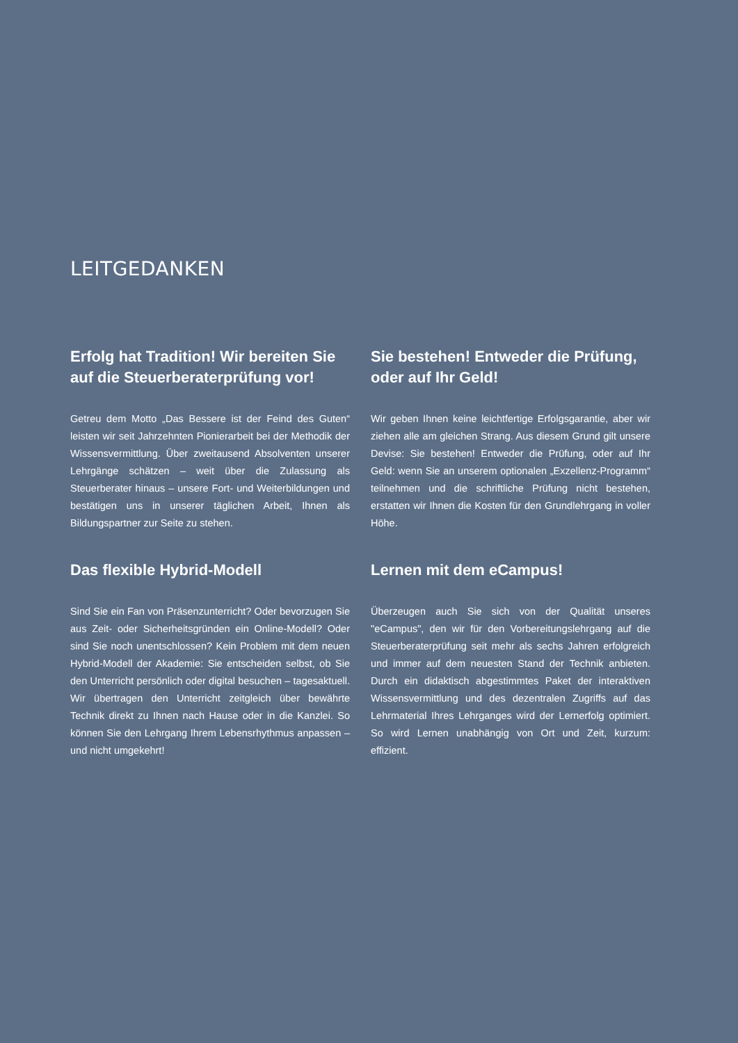LEITGEDANKEN
Erfolg hat Tradition! Wir bereiten Sie auf die Steuerberaterprüfung vor!
Getreu dem Motto „Das Bessere ist der Feind des Guten“ leisten wir seit Jahrzehnten Pionierarbeit bei der Methodik der Wissensvermittlung. Über zweitausend Absolventen unserer Lehrgänge schätzen – weit über die Zulassung als Steuerberater hinaus – unsere Fort- und Weiterbildungen und bestätigen uns in unserer täglichen Arbeit, Ihnen als Bildungspartner zur Seite zu stehen.
Sie bestehen! Entweder die Prüfung, oder auf Ihr Geld!
Wir geben Ihnen keine leichtfertige Erfolgsgarantie, aber wir ziehen alle am gleichen Strang. Aus diesem Grund gilt unsere Devise: Sie bestehen! Entweder die Prüfung, oder auf Ihr Geld: wenn Sie an unserem optionalen „Exzellenz-Programm“ teilnehmen und die schriftliche Prüfung nicht bestehen, erstatten wir Ihnen die Kosten für den Grundlehrgang in voller Höhe.
Das flexible Hybrid-Modell
Sind Sie ein Fan von Präsenzunterricht? Oder bevorzugen Sie aus Zeit- oder Sicherheitsgründen ein Online-Modell? Oder sind Sie noch unentschlossen? Kein Problem mit dem neuen Hybrid-Modell der Akademie: Sie entscheiden selbst, ob Sie den Unterricht persönlich oder digital besuchen – tagesaktuell. Wir übertragen den Unterricht zeitgleich über bewährte Technik direkt zu Ihnen nach Hause oder in die Kanzlei. So können Sie den Lehrgang Ihrem Lebensrhythmus anpassen – und nicht umgekehrt!
Lernen mit dem eCampus!
Überzeugen auch Sie sich von der Qualität unseres "eCampus", den wir für den Vorbereitungslehrgang auf die Steuerberaterprüfung seit mehr als sechs Jahren erfolgreich und immer auf dem neuesten Stand der Technik anbieten. Durch ein didaktisch abgestimmtes Paket der interaktiven Wissensvermittlung und des dezentralen Zugriffs auf das Lehrmaterial Ihres Lehrganges wird der Lernerfolg optimiert. So wird Lernen unabhängig von Ort und Zeit, kurzum: effizient.